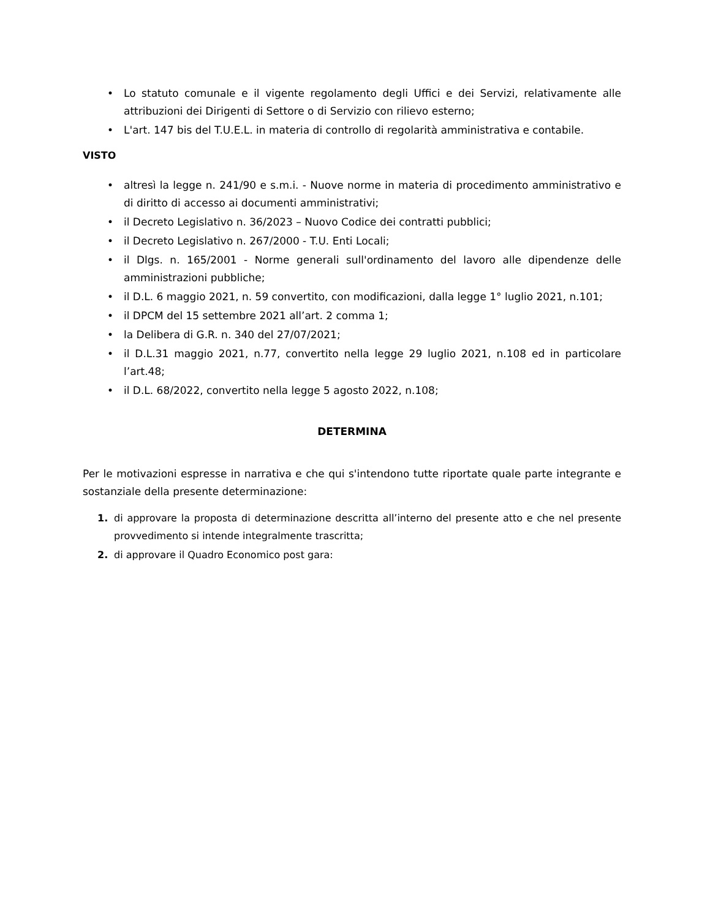• Lo statuto comunale e il vigente regolamento degli Uffici e dei Servizi, relativamente alle attribuzioni dei Dirigenti di Settore o di Servizio con rilievo esterno;
• L'art. 147 bis del T.U.E.L. in materia di controllo di regolarità amministrativa e contabile.
VISTO
• altresì la legge n. 241/90 e s.m.i. - Nuove norme in materia di procedimento amministrativo e di diritto di accesso ai documenti amministrativi;
• il Decreto Legislativo n. 36/2023 – Nuovo Codice dei contratti pubblici;
• il Decreto Legislativo n. 267/2000 - T.U. Enti Locali;
• il Dlgs. n. 165/2001 - Norme generali sull'ordinamento del lavoro alle dipendenze delle amministrazioni pubbliche;
• il D.L. 6 maggio 2021, n. 59 convertito, con modificazioni, dalla legge 1° luglio 2021, n.101;
• il DPCM del 15 settembre 2021 all’art. 2 comma 1;
• la Delibera di G.R. n. 340 del 27/07/2021;
• il D.L.31 maggio 2021, n.77, convertito nella legge 29 luglio 2021, n.108 ed in particolare l’art.48;
• il D.L. 68/2022, convertito nella legge 5 agosto 2022, n.108;
DETERMINA
Per le motivazioni espresse in narrativa e che qui s'intendono tutte riportate quale parte integrante e sostanziale della presente determinazione:
1. di approvare la proposta di determinazione descritta all’interno del presente atto e che nel presente provvedimento si intende integralmente trascritta;
2. di approvare il Quadro Economico post gara: